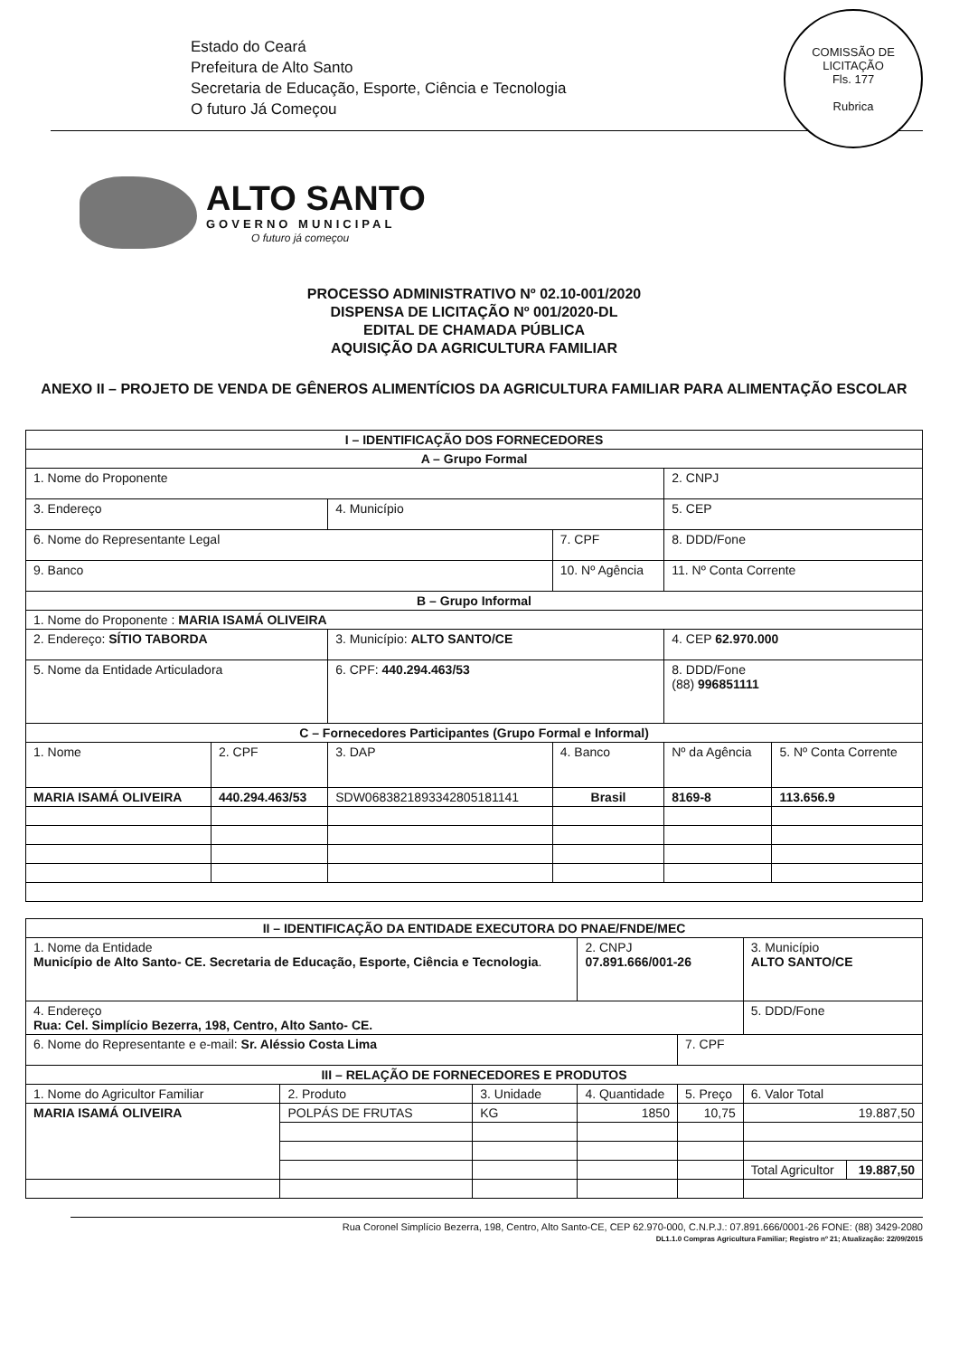Estado do Ceará
Prefeitura de Alto Santo
Secretaria de Educação, Esporte, Ciência e Tecnologia
O futuro Já Começou
COMISSÃO DE LICITAÇÃO
Fls. 177
Rubrica
ALTO SANTO
GOVERNO MUNICIPAL
O futuro já começou
PROCESSO ADMINISTRATIVO Nº 02.10-001/2020
DISPENSA DE LICITAÇÃO Nº 001/2020-DL
EDITAL DE CHAMADA PÚBLICA
AQUISIÇÃO DA AGRICULTURA FAMILIAR
ANEXO II – PROJETO DE VENDA DE GÊNEROS ALIMENTÍCIOS DA AGRICULTURA FAMILIAR PARA ALIMENTAÇÃO ESCOLAR
| I – IDENTIFICAÇÃO DOS FORNECEDORES | | | | | |
| --- | --- | --- | --- | --- | --- |
| A – Grupo Formal | | | | | |
| 1. Nome do Proponente | | | | 2. CNPJ | |
| 3. Endereço | | 4. Município | | 5. CEP | |
| 6. Nome do Representante Legal | | | 7. CPF | 8. DDD/Fone | |
| 9. Banco | | | 10. Nº Agência | 11. Nº Conta Corrente | |
| B – Grupo Informal | | | | | |
| 1. Nome do Proponente : MARIA ISAMÁ OLIVEIRA | | | | | |
| 2. Endereço: SÍTIO TABORDA | | 3. Município: ALTO SANTO/CE | | 4. CEP 62.970.000 | |
| 5. Nome da Entidade Articuladora | | 6. CPF: 440.294.463/53 | | 8. DDD/Fone (88) 996851111 | |
| C – Fornecedores Participantes (Grupo Formal e Informal) | | | | | |
| 1. Nome | 2. CPF | 3. DAP | 4. Banco | Nº da Agência | 5. Nº Conta Corrente |
| MARIA ISAMÁ OLIVEIRA | 440.294.463/53 | SDW0683821893342805181141 | Brasil | 8169-8 | 113.656.9 |
| II – IDENTIFICAÇÃO DA ENTIDADE EXECUTORA DO PNAE/FNDE/MEC | | | | | | |
| --- | --- | --- | --- | --- | --- | --- |
| 1. Nome da Entidade Município de Alto Santo- CE. Secretaria de Educação, Esporte, Ciência e Tecnologia . | | | 2. CNPJ 07.891.666/001-26 | | 3. Município ALTO SANTO/CE | |
| 4. Endereço Rua: Cel. Simplício Bezerra, 198, Centro, Alto Santo- CE. | | | | | 5. DDD/Fone | |
| 6. Nome do Representante e e-mail: Sr. Aléssio Costa Lima | | | | 7. CPF | | |
| III – RELAÇÃO DE FORNECEDORES E PRODUTOS | | | | | | |
| 1. Nome do Agricultor Familiar | 2. Produto | 3. Unidade | 4. Quantidade | 5. Preço | 6. Valor Total | |
| MARIA ISAMÁ OLIVEIRA | POLPÁS DE FRUTAS | KG | 1850 | 10,75 | 19.887,50 | |
| | | | | | Total Agricultor | 19.887,50 |
Rua Coronel Simplício Bezerra, 198, Centro, Alto Santo-CE, CEP 62.970-000, C.N.P.J.: 07.891.666/0001-26 FONE: (88) 3429-2080
DL1.1.0 Compras Agricultura Familiar; Registro nº 21; Atualização: 22/09/2015